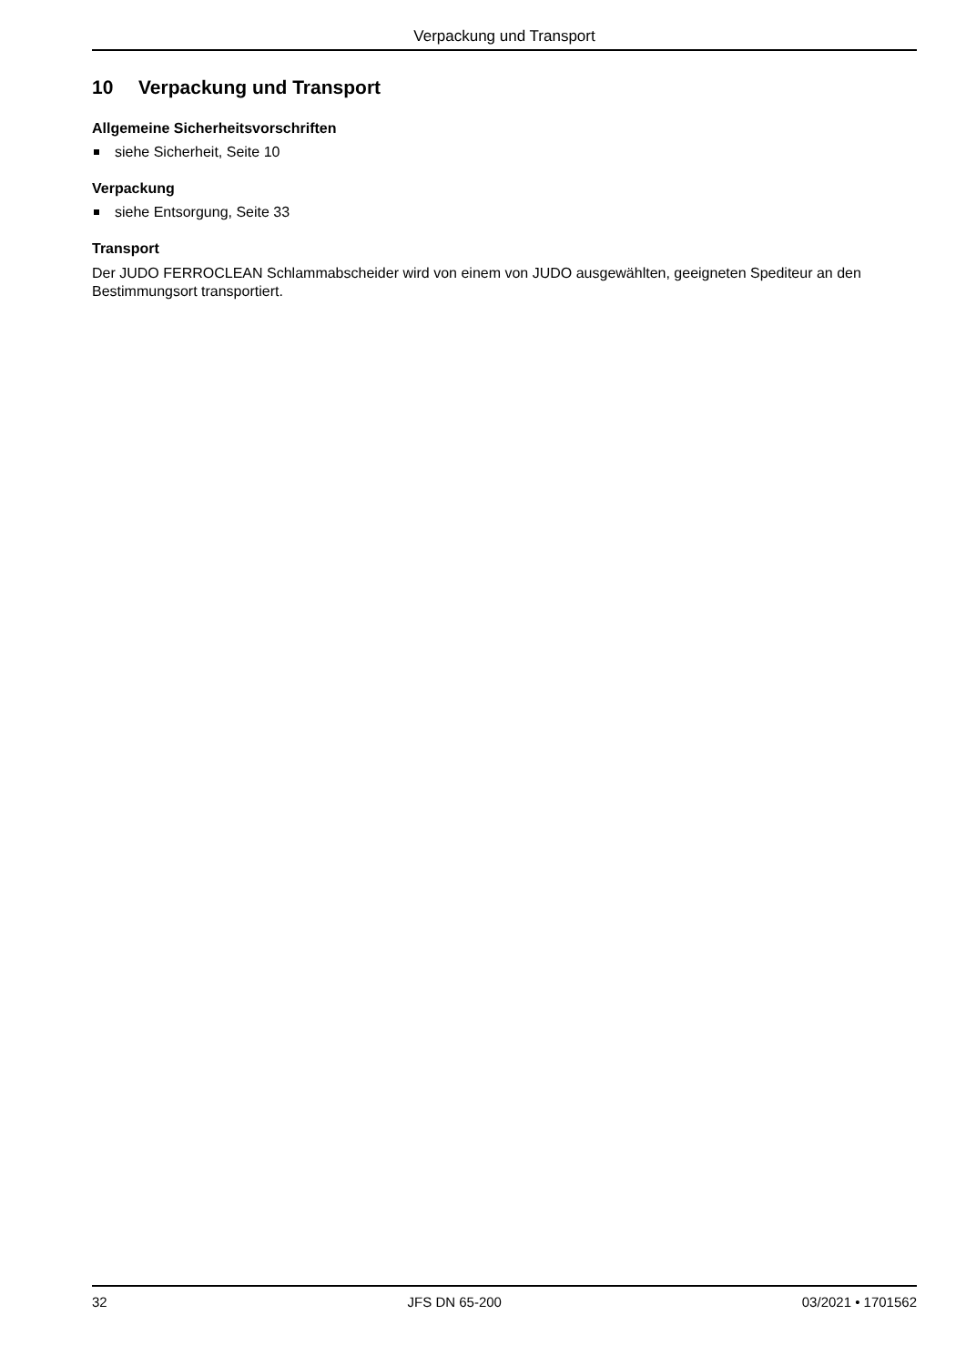Verpackung und Transport
10 Verpackung und Transport
Allgemeine Sicherheitsvorschriften
siehe Sicherheit, Seite 10
Verpackung
siehe Entsorgung, Seite 33
Transport
Der JUDO FERROCLEAN Schlammabscheider wird von einem von JUDO ausgewählten, geeigneten Spediteur an den Bestimmungsort transportiert.
32 JFS DN 65-200 03/2021 • 1701562